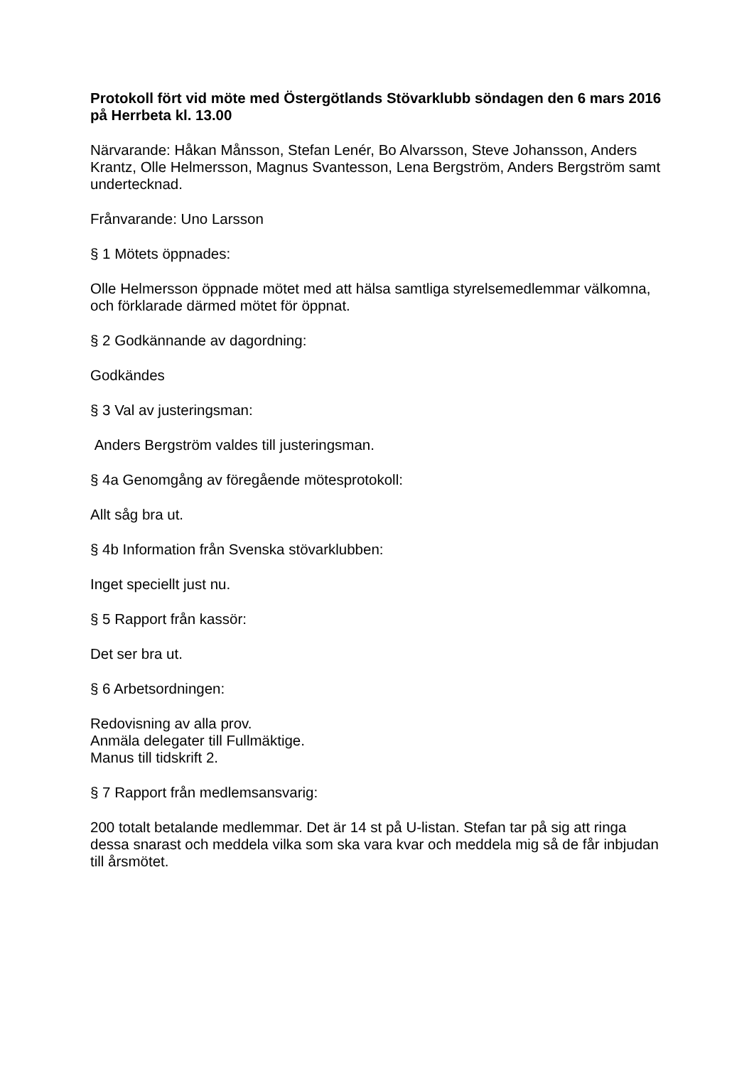Protokoll fört vid möte med Östergötlands Stövarklubb söndagen den 6 mars 2016
på Herrbeta kl. 13.00
Närvarande: Håkan Månsson, Stefan Lenér, Bo Alvarsson, Steve Johansson, Anders Krantz, Olle Helmersson, Magnus Svantesson, Lena Bergström, Anders Bergström samt undertecknad.
Frånvarande: Uno Larsson
§ 1 Mötets öppnades:
Olle Helmersson öppnade mötet med att hälsa samtliga styrelsemedlemmar välkomna, och förklarade därmed mötet för öppnat.
§ 2 Godkännande av dagordning:
Godkändes
§ 3 Val av justeringsman:
Anders Bergström valdes till justeringsman.
§ 4a Genomgång av föregående mötesprotokoll:
Allt såg bra ut.
§ 4b Information från Svenska stövarklubben:
Inget speciellt just nu.
§ 5 Rapport från kassör:
Det ser bra ut.
§ 6 Arbetsordningen:
Redovisning av alla prov.
Anmäla delegater till Fullmäktige.
Manus till tidskrift 2.
§ 7 Rapport från medlemsansvarig:
200 totalt betalande medlemmar. Det är 14 st på U-listan. Stefan tar på sig att ringa dessa snarast och meddela vilka som ska vara kvar och meddela mig så de får inbjudan till årsmötet.